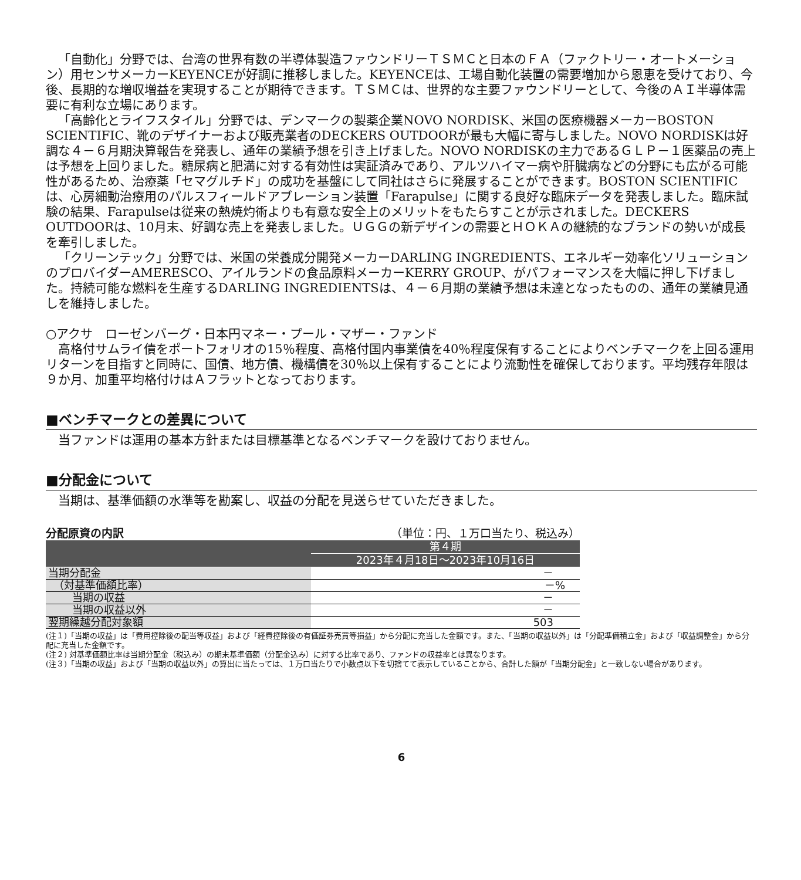「自動化」分野では、台湾の世界有数の半導体製造ファウンドリーＴＳＭＣと日本のＦＡ（ファクトリー・オートメーション）用センサメーカーKEYENCEが好調に推移しました。KEYENCEは、工場自動化装置の需要増加から恩恵を受けており、今後、長期的な増収増益を実現することが期待できます。ＴＳＭＣは、世界的な主要ファウンドリーとして、今後のＡＩ半導体需要に有利な立場にあります。
「高齢化とライフスタイル」分野では、デンマークの製薬企業NOVO NORDISK、米国の医療機器メーカーBOSTON SCIENTIFIC、靴のデザイナーおよび販売業者のDECKERS OUTDOORが最も大幅に寄与しました。NOVO NORDISKは好調な４－６月期決算報告を発表し、通年の業績予想を引き上げました。NOVO NORDISKの主力であるＧＬＰ－１医薬品の売上は予想を上回りました。糖尿病と肥満に対する有効性は実証済みであり、アルツハイマー病や肝臓病などの分野にも広がる可能性があるため、治療薬「セマグルチド」の成功を基盤にして同社はさらに発展することができます。BOSTON SCIENTIFICは、心房細動治療用のパルスフィールドアブレーション装置「Farapulse」に関する良好な臨床データを発表しました。臨床試験の結果、Farapulseは従来の熱焼灼術よりも有意な安全上のメリットをもたらすことが示されました。DECKERS OUTDOORは、10月末、好調な売上を発表しました。ＵＧＧの新デザインの需要とＨＯＫＡの継続的なブランドの勢いが成長を牽引しました。
「クリーンテック」分野では、米国の栄養成分開発メーカーDARLING INGREDIENTS、エネルギー効率化ソリューションのプロバイダーAMERESCO、アイルランドの食品原料メーカーKERRY GROUP、がパフォーマンスを大幅に押し下げました。持続可能な燃料を生産するDARLING INGREDIENTSは、４－６月期の業績予想は未達となったものの、通年の業績見通しを維持しました。
○アクサ　ローゼンバーグ・日本円マネー・プール・マザー・ファンド
高格付サムライ債をポートフォリオの15％程度、高格付国内事業債を40％程度保有することによりベンチマークを上回る運用リターンを目指すと同時に、国債、地方債、機構債を30％以上保有することにより流動性を確保しております。平均残存年限は９か月、加重平均格付けはＡフラットとなっております。
■ベンチマークとの差異について
当ファンドは運用の基本方針または目標基準となるベンチマークを設けておりません。
■分配金について
当期は、基準価額の水準等を勘案し、収益の分配を見送らせていただきました。
分配原資の内訳 （単位：円、１万口当たり、税込み）
| | 第４期 |
| --- | --- |
| | 2023年４月18日～2023年10月16日 |
| 当期分配金 | － |
| （対基準価額比率） | －% |
| 当期の収益 | － |
| 当期の収益以外 | － |
| 翌期繰越分配対象額 | 503 |
(注１)「当期の収益」は「費用控除後の配当等収益」および「経費控除後の有価証券売買等損益」から分配に充当した金額です。また、「当期の収益以外」は「分配準備積立金」および「収益調整金」から分配に充当した金額です。
(注２) 対基準価額比率は当期分配金（税込み）の期末基準価額（分配金込み）に対する比率であり、ファンドの収益率とは異なります。
(注３)「当期の収益」および「当期の収益以外」の算出に当たっては、１万口当たりで小数点以下を切捨てて表示していることから、合計した額が「当期分配金」と一致しない場合があります。
6